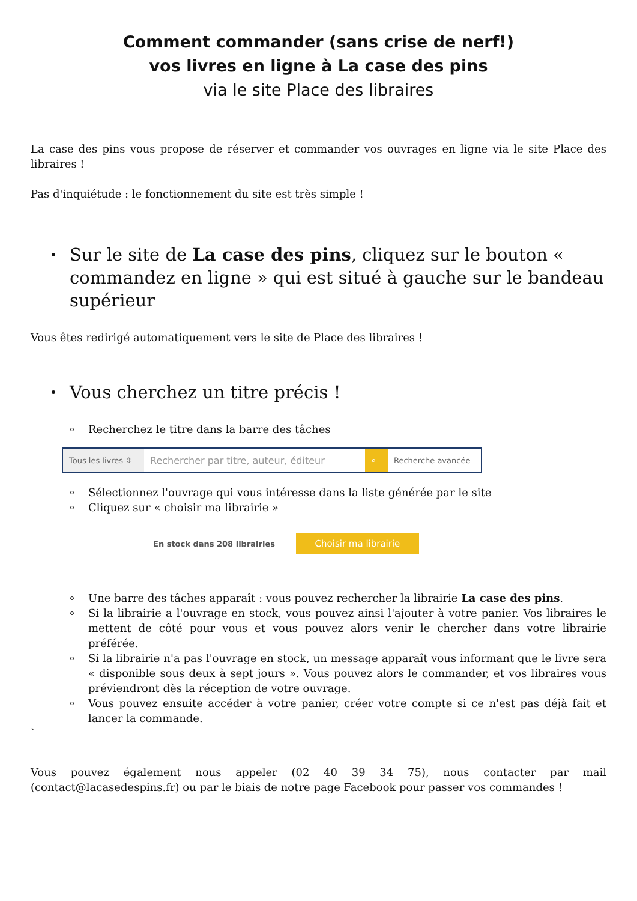Comment commander (sans crise de nerf!)
vos livres en ligne à La case des pins
via le site Place des libraires
La case des pins vous propose de réserver et commander vos ouvrages en ligne via le site Place des libraires !
Pas d'inquiétude : le fonctionnement du site est très simple !
Sur le site de La case des pins, cliquez sur le bouton « commandez en ligne » qui est situé à gauche sur le bandeau supérieur
Vous êtes redirigé automatiquement vers le site de Place des libraires !
Vous cherchez un titre précis !
Recherchez le titre dans la barre des tâches
Tous les livres ⇕
Rechercher par titre, auteur, éditeur
⌕ Recherche avancée
Sélectionnez l'ouvrage qui vous intéresse dans la liste générée par le site
Cliquez sur « choisir ma librairie »
En stock dans 208 librairies
Choisir ma librairie
Une barre des tâches apparaît : vous pouvez rechercher la librairie La case des pins.
Si la librairie a l'ouvrage en stock, vous pouvez ainsi l'ajouter à votre panier. Vos libraires le mettent de côté pour vous et vous pouvez alors venir le chercher dans votre librairie préférée.
Si la librairie n'a pas l'ouvrage en stock, un message apparaît vous informant que le livre sera « disponible sous deux à sept jours ». Vous pouvez alors le commander, et vos libraires vous préviendront dès la réception de votre ouvrage.
Vous pouvez ensuite accéder à votre panier, créer votre compte si ce n'est pas déjà fait et lancer la commande.
`
Vous pouvez également nous appeler (02 40 39 34 75), nous contacter par mail (contact@lacasedespins.fr) ou par le biais de notre page Facebook pour passer vos commandes !